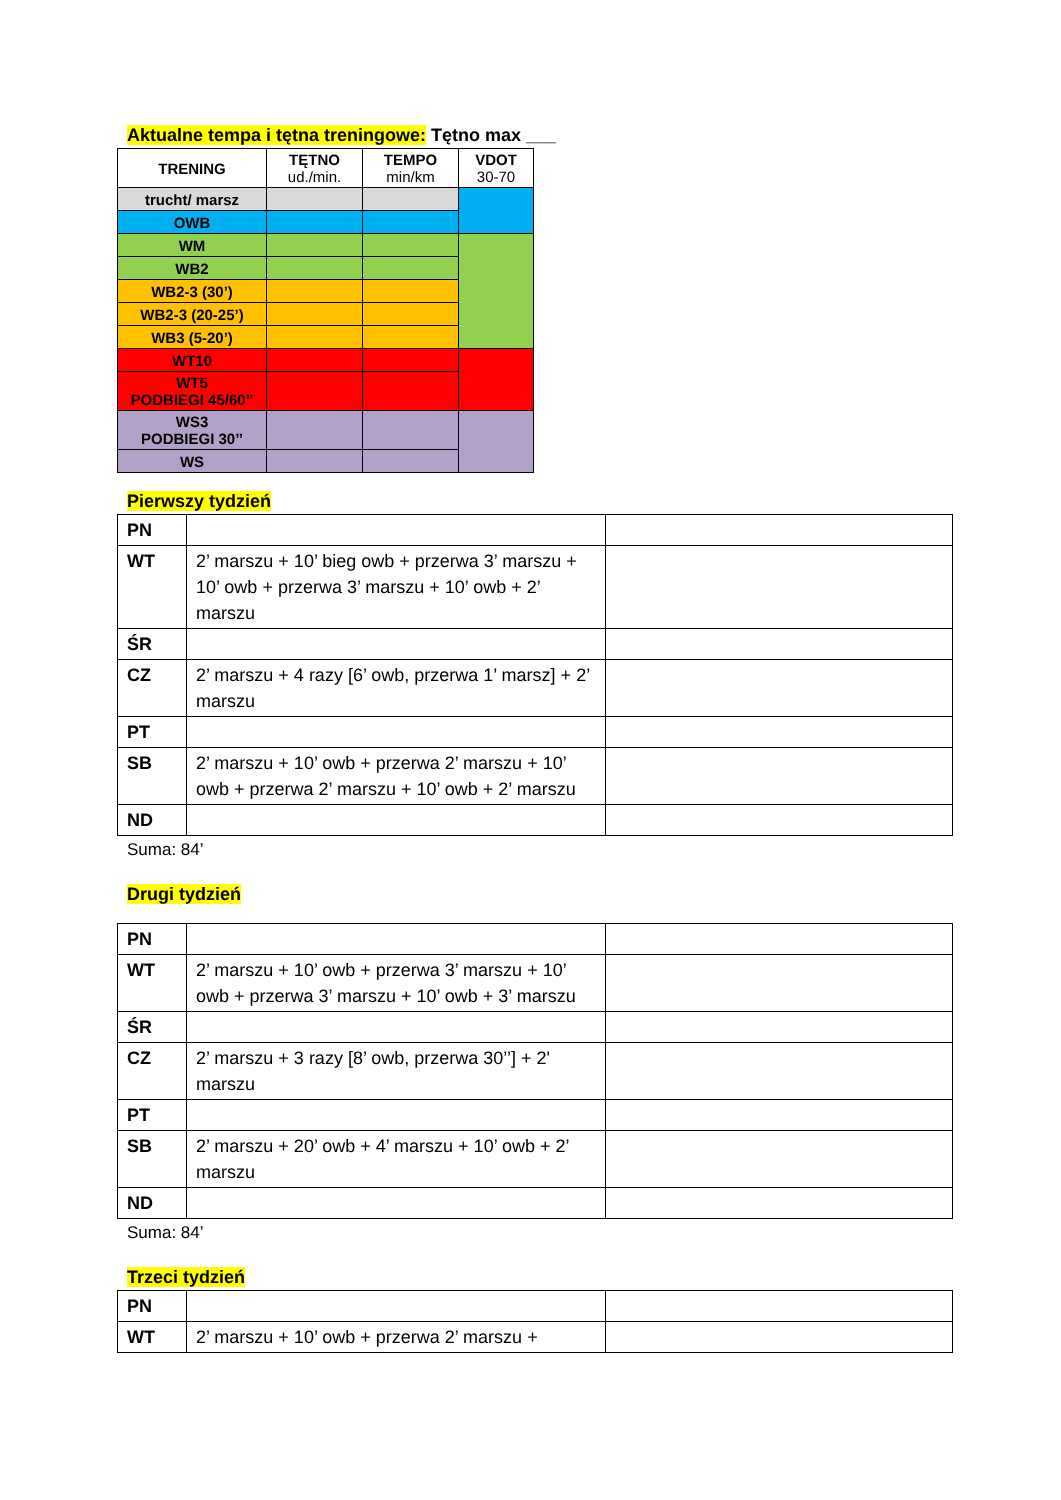Aktualne tempa i tętna treningowe: Tętno max ___
| TRENING | TĘTNO ud./min. | TEMPO min/km | VDOT 30-70 |
| --- | --- | --- | --- |
| trucht/ marsz | | | |
| OWB | | | |
| WM | | | |
| WB2 | | | |
| WB2-3 (30’) | | | |
| WB2-3 (20-25’) | | | |
| WB3 (5-20’) | | | |
| WT10 | | | |
| WT5 PODBIEGI 45/60’’ | | | |
| WS3 PODBIEGI 30’’ | | | |
| WS | | | |
Pierwszy tydzień
| PN | | |
| WT | 2’ marszu + 10’ bieg owb + przerwa 3’ marszu + 10’ owb + przerwa 3’ marszu + 10’ owb + 2’ marszu | |
| ŚR | | |
| CZ | 2’ marszu + 4 razy [6’ owb, przerwa 1’ marsz] + 2’ marszu | |
| PT | | |
| SB | 2’ marszu + 10’ owb + przerwa 2’ marszu + 10’ owb + przerwa 2’ marszu + 10’ owb + 2’ marszu | |
| ND | | |
Suma: 84’
Drugi tydzień
| PN | | |
| WT | 2’ marszu + 10’ owb + przerwa 3’ marszu + 10’ owb + przerwa 3’ marszu + 10’ owb + 3’ marszu | |
| ŚR | | |
| CZ | 2’ marszu + 3 razy [8’ owb, przerwa 30’’] + 2' marszu | |
| PT | | |
| SB | 2’ marszu + 20’ owb + 4’ marszu + 10’ owb + 2’ marszu | |
| ND | | |
Suma: 84’
Trzeci tydzień
| PN | | |
| WT | 2’ marszu + 10’ owb + przerwa 2’ marszu + | |